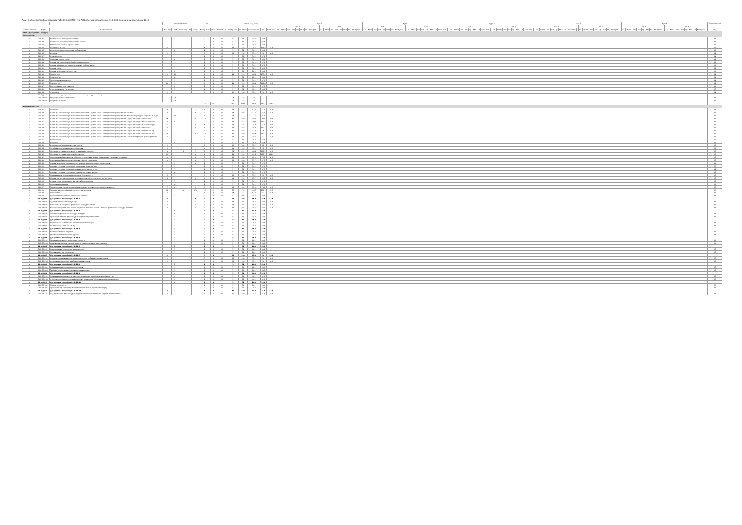План Учебный план бакалавриата 'b44.03.05 (ФБЖ)_16_ПО2.plx', код направления 44.03.05, год начала подготовки 2016
| - | - | - | Форма контроля | | | | | з.е. | | - | Итого акад.часов | | | | | Курс 1 | | | | | | | | | | | | | | | | | | Курс 2 | | | | | | | | | | | | | | | | | | Курс 3 | | | | | | | | | | | | | | | | | | Курс 4 | | | | | | | | | | | | | | | | | | Курс 5 | | | | | | | | | | | | | | | | | | Закреп ленная |
| --- | --- | --- | --- | --- | --- | --- | --- | --- | --- | --- | --- | --- | --- | --- | --- | --- | --- | --- | --- | --- | --- | --- | --- | --- | --- | --- | --- | --- | --- | --- | --- | --- | --- | --- | --- | --- | --- | --- | --- | --- | --- | --- | --- | --- | --- | --- | --- | --- | --- | --- | --- | --- | --- | --- | --- | --- | --- | --- | --- | --- | --- | --- | --- | --- | --- | --- | --- | --- | --- | --- | --- | --- | --- | --- | --- | --- | --- | --- | --- | --- | --- | --- | --- | --- | --- | --- | --- | --- | --- | --- | --- | --- | --- | --- | --- | --- | --- | --- | --- | --- | --- | --- | --- | --- | --- | --- |
| | | | | | | | | | | | | | | | | Сем. 1 | | | | | | | | | Сем. 2 | | | | | | | | | Сем. 3 | | | | | | | | | Сем. 4 | | | | | | | | | Сем. 5 | | | | | | | | | Сем. 6 | | | | | | | | | Сем. 7 | | | | | | | | | Сем. 8 | | | | | | | | | Сем. 9 | | | | | | | | | Сем. A | | | | | | | | | |
| Считать в плане | Индекс | Наименование | Экза мен | Зачет | Зачет с оц. | КР | Контр. | Экспер тное | Факт | Часов в з.е. | Экспер тное | По плану | Контакт часы | СР | Конт роль | з.е. | Итого | Лек | Лаб | Пр | ФКР | СР | Конт роль | | з.е. | Итого | Лек | Лаб | Пр | ФКР | СР | Конт роль | | з.е. | Итого | Лек | Лаб | Пр | ФКР | СР | Конт роль | | з.е. | Итого | Лек | Лаб | Пр | ФКР | СР | Конт роль | | з.е. | Итого | Лек | Лаб | Пр | ФКР | СР | Конт роль | | з.е. | Итого | Лек | Лаб | Пр | ФКР | СР | Конт роль | | з.е. | Итого | Лек | Лаб | Пр | ФКР | СР | Конт роль | | з.е. | Итого | Лек | Лаб | Пр | ФКР | СР | Конт роль | | з.е. | Итого | Лек | Лаб | Пр | ФКР | СР | Конт роль | | з.е. | Итого | Лек | Лаб | Пр | ФКР | СР | Конт роль | | Код |
| Блок 1.Дисциплины (модули) | | | | | | | | | | | | | | | | | | | | | | | | | | | | | | | | | | | | | | | | | | | | | | | | | | | | | | | | | | | | | | | | | | | | | | | | | | | | | | | | | | | | | | | | | | | | | | | | | | | | | | | | | | |
| Базовая часть | | | | | | | | | | | | | | | | | | | | | | | | | | | | | | | | | | | | | | | | | | | | | | | | | | | | | | | | | | | | | | | | | | | | | | | | | | | | | | | | | | | | | | | | | | | | | | | | | | | | | | | | | | |
| + | Б1.Б.01 | Безопасность жизнедеятельности | | 4 | | | | 2 | 2 | 36 | 72 | 72 | 34.2 | 37.8 | | | | | | | | | | | | | | | | | | | | | | | | | | | | | | | | | | | | | | | | | | | | | | | | | | | | | | | | | | | | | | | | | | | | | | | | | | | | | | | | | | | | | | | | | | | | 20 |
| + | Б1.Б.02 | Возрастная анатомия, физиология и гигиена | | 2 | | | | 2 | 2 | 36 | 72 | 72 | 34.2 | 37.8 | | | | | | | | | | | | | | | | | | | | | | | | | | | | | | | | | | | | | | | | | | | | | | | | | | | | | | | | | | | | | | | | | | | | | | | | | | | | | | | | | | | | | | | | | | | | 20 |
| + | Б1.Б.03 | Естественно-научная картина мира | | 3 | | | | 2 | 2 | 36 | 72 | 72 | 34.2 | 37.8 | | | | | | | | | | | | | | | | | | | | | | | | | | | | | | | | | | | | | | | | | | | | | | | | | | | | | | | | | | | | | | | | | | | | | | | | | | | | | | | | | | | | | | | | | | | | 16 |
| + | Б1.Б.04 | Иностранный язык | 3 | 2 | | | | 6 | 6 | 36 | 216 | 216 | 79.4 | 101.8 | 34.8 | | | | | | | | | | | | | | | | | | | | | | | | | | | | | | | | | | | | | | | | | | | | | | | | | | | | | | | | | | | | | | | | | | | | | | | | | | | | | | | | | | | | | | | | | | | 41 |
| + | Б1.Б.05 | Информационные технологии в образовании | | 2 | | | | 2 | 2 | 36 | 72 | 72 | 36.2 | 35.8 | | | | | | | | | | | | | | | | | | | | | | | | | | | | | | | | | | | | | | | | | | | | | | | | | | | | | | | | | | | | | | | | | | | | | | | | | | | | | | | | | | | | | | | | | | | | 13 |
| + | Б1.Б.06 | История | 2 | | | | | 3 | 3 | 36 | 108 | 108 | 35.2 | 38 | 34.8 | | | | | | | | | | | | | | | | | | | | | | | | | | | | | | | | | | | | | | | | | | | | | | | | | | | | | | | | | | | | | | | | | | | | | | | | | | | | | | | | | | | | | | | | | | | 39 |
| + | Б1.Б.07 | Культурология | | 1 | | | | 2 | 2 | 36 | 72 | 72 | 34.2 | 37.8 | | | | | | | | | | | | | | | | | | | | | | | | | | | | | | | | | | | | | | | | | | | | | | | | | | | | | | | | | | | | | | | | | | | | | | | | | | | | | | | | | | | | | | | | | | | | 39 |
| + | Б1.Б.08 | Образовательное право | | 8 | | | | 2 | 2 | 36 | 72 | 72 | 36.2 | 35.8 | | | | | | | | | | | | | | | | | | | | | | | | | | | | | | | | | | | | | | | | | | | | | | | | | | | | | | | | | | | | | | | | | | | | | | | | | | | | | | | | | | | | | | | | | | | | 19 |
| + | Б1.Б.09 | Основы математической обработки информации | | 1 | | | | 2 | 2 | 36 | 72 | 72 | 34.2 | 37.8 | | | | | | | | | | | | | | | | | | | | | | | | | | | | | | | | | | | | | | | | | | | | | | | | | | | | | | | | | | | | | | | | | | | | | | | | | | | | | | | | | | | | | | | | | | | | 16 |
| + | Б1.Б.10 | Основы медицинских знаний и здорового образа жизни | | 1 | | | | 2 | 2 | 36 | 72 | 72 | 34.2 | 37.8 | | | | | | | | | | | | | | | | | | | | | | | | | | | | | | | | | | | | | | | | | | | | | | | | | | | | | | | | | | | | | | | | | | | | | | | | | | | | | | | | | | | | | | | | | | | | 20 |
| + | Б1.Б.11 | Основы права | | 7 | | | | 2 | 2 | 36 | 72 | 72 | 36.2 | 35.8 | | | | | | | | | | | | | | | | | | | | | | | | | | | | | | | | | | | | | | | | | | | | | | | | | | | | | | | | | | | | | | | | | | | | | | | | | | | | | | | | | | | | | | | | | | | | 39 |
| + | Б1.Б.12 | Основы экологической культуры | | 6 | | | | 2 | 2 | 36 | 72 | 72 | 28.2 | 43.8 | | | | | | | | | | | | | | | | | | | | | | | | | | | | | | | | | | | | | | | | | | | | | | | | | | | | | | | | | | | | | | | | | | | | | | | | | | | | | | | | | | | | | | | | | | | | 20 |
| + | Б1.Б.13 | Педагогика | 3 | 12 | | 3 | | 9 | 9 | 36 | 324 | 324 | 135.6 | 153.6 | 34.8 | | | | | | | | | | | | | | | | | | | | | | | | | | | | | | | | | | | | | | | | | | | | | | | | | | | | | | | | | | | | | | | | | | | | | | | | | | | | | | | | | | | | | | | | | | | 19 |
| + | Б1.Б.14 | Политология | | A | | | | 2 | 2 | 36 | 72 | 72 | 28.2 | 43.8 | | | | | | | | | | | | | | | | | | | | | | | | | | | | | | | | | | | | | | | | | | | | | | | | | | | | | | | | | | | | | | | | | | | | | | | | | | | | | | | | | | | | | | | | | | | | 39 |
| + | Б1.Б.15 | Профессиональная этика | | 3 | | | | 2 | 2 | 36 | 72 | 72 | 34.2 | 37.8 | | | | | | | | | | | | | | | | | | | | | | | | | | | | | | | | | | | | | | | | | | | | | | | | | | | | | | | | | | | | | | | | | | | | | | | | | | | | | | | | | | | | | | | | | | | | 19 |
| + | Б1.Б.16 | Психология | 24 | 3 | | | | 9 | 9 | 36 | 324 | 324 | 134.6 | 119.8 | 69.6 | | | | | | | | | | | | | | | | | | | | | | | | | | | | | | | | | | | | | | | | | | | | | | | | | | | | | | | | | | | | | | | | | | | | | | | | | | | | | | | | | | | | | | | | | | | 19 |
| + | Б1.Б.17 | Русский язык и культура речи | | 2 | | | | 2 | 2 | 36 | 72 | 72 | 34.2 | 37.8 | | | | | | | | | | | | | | | | | | | | | | | | | | | | | | | | | | | | | | | | | | | | | | | | | | | | | | | | | | | | | | | | | | | | | | | | | | | | | | | | | | | | | | | | | | | | 11 |
| + | Б1.Б.18 | Физическая культура и спорт | | 3 | | | | 2 | 2 | 36 | 72 | 72 | 36.2 | 35.8 | | | | | | | | | | | | | | | | | | | | | | | | | | | | | | | | | | | | | | | | | | | | | | | | | | | | | | | | | | | | | | | | | | | | | | | | | | | | | | | | | | | | | | | | | | | | 27 |
| + | Б1.Б.19 | Философия | 1 | | | | | 3 | 3 | 36 | 108 | 108 | 37.2 | 36 | 34.8 | | | | | | | | | | | | | | | | | | | | | | | | | | | | | | | | | | | | | | | | | | | | | | | | | | | | | | | | | | | | | | | | | | | | | | | | | | | | | | | | | | | | | | | | | | | 39 |
| + | Б1.Б.ДВ.01 | Элективные дисциплины по физической культуре и спорту | | | | | | | | | | | | | | | | | | | | | | | | | | | | | | | | | | | | | | | | | | | | | | | | | | | | | | | | | | | | | | | | | | | | | | | | | | | | | | | | | | | | | | | | | | | | | | | | | | | | | | | | |
| - | Б1.Б.ДВ.01.01 | Общая физическая подготовка | | 246 | | | | | | | 328 | 328 | 328 | | | | | | | | | | | | | | | | | | | | | | | | | | | | | | | | | | | | | | | | | | | | | | | | | | | | | | | | | | | | | | | | | | | | | | | | | | | | | | | | | | | | | | | | | | | | | 27 |
| - | Б1.Б.ДВ.01.02 | Спортивные секции | | 246 | | | | | | | 328 | 328 | 328 | | | | | | | | | | | | | | | | | | | | | | | | | | | | | | | | | | | | | | | | | | | | | | | | | | | | | | | | | | | | | | | | | | | | | | | | | | | | | | | | | | | | | | | | | | | | | 27 |
| | | | | | | | | 58 | 58 | | 2088 | 2088 | 896.8 | 982.4 | 208.8 | | | | | | | | | | | | | | | | | | | | | | | | | | | | | | | | | | | | | | | | | | | | | | | | | | | | | | | | | | | | | | | | | | | | | | | | | | | | | | | | | | | | | | | | | | | |
| Вариативная часть | | | | | | | | | | | | | | | | | | | | | | | | | | | | | | | | | | | | | | | | | | | | | | | | | | | | | | | | | | | | | | | | | | | | | | | | | | | | | | | | | | | | | | | | | | | | | | | | | | | | | | | | | | |
| + | Б1.В.01 | Анатомия | 2 | | | | 1 | 4 | 4 | 36 | 144 | 144 | 57.7 | 51.5 | 34.8 | | | | | | | | | | | | | | | | | | | | | | | | | | | | | | | | | | | | | | | | | | | | | | | | | | | | | | | | | | | | | | | | | | | | | | | | | | | | | | | | | | | | | | | | | | | 20 |
| + | Б1.В.02 | Базовые и новые физкультурно-спортивные виды деятельности с методикой их преподавания: Аэробика | 9 | | | | 9 | 3 | 3 | 36 | 108 | 108 | 37.7 | 35.5 | 34.8 | | | | | | | | | | | | | | | | | | | | | | | | | | | | | | | | | | | | | | | | | | | | | | | | | | | | | | | | | | | | | | | | | | | | | | | | | | | | | | | | | | | | | | | | | | | 27 |
| + | Б1.В.03 | Базовые и новые физкультурно-спортивные виды деятельности с методикой их преподавания: Новые физкультурно-спортивные виды | | 9A | | | | 4 | 4 | 36 | 144 | 144 | 72.4 | 71.6 | | | | | | | | | | | | | | | | | | | | | | | | | | | | | | | | | | | | | | | | | | | | | | | | | | | | | | | | | | | | | | | | | | | | | | | | | | | | | | | | | | | | | | | | | | | | 27 |
| + | Б1.В.04 | Базовые и новые физкультурно-спортивные виды деятельности с методикой их преподавания: Теория и методика гимнастики | 46 | | | | 35 | 10 | 10 | 36 | 360 | 360 | 147.4 | 143 | 69.6 | | | | | | | | | | | | | | | | | | | | | | | | | | | | | | | | | | | | | | | | | | | | | | | | | | | | | | | | | | | | | | | | | | | | | | | | | | | | | | | | | | | | | | | | | | | 27 |
| + | Б1.В.05 | Базовые и новые физкультурно-спортивные виды деятельности с методикой их преподавания: Теория и методика легкой атлетики | 7 | 6 | | | 5 | 7 | 7 | 36 | 252 | 252 | 109.9 | 107.3 | 34.8 | | | | | | | | | | | | | | | | | | | | | | | | | | | | | | | | | | | | | | | | | | | | | | | | | | | | | | | | | | | | | | | | | | | | | | | | | | | | | | | | | | | | | | | | | | | 27 |
| + | Б1.В.06 | Базовые и новые физкультурно-спортивные виды деятельности с методикой их преподавания: Теория и методика лыжного спорта | 23 | | | | 2 | 6 | 6 | 36 | 216 | 216 | 74.9 | 71.5 | 69.6 | | | | | | | | | | | | | | | | | | | | | | | | | | | | | | | | | | | | | | | | | | | | | | | | | | | | | | | | | | | | | | | | | | | | | | | | | | | | | | | | | | | | | | | | | | | 27 |
| + | Б1.В.07 | Базовые и новые физкультурно-спортивные виды деятельности с методикой их преподавания: Теория и методика плавания | 24 | 3 | | | 4 | 8 | 8 | 36 | 288 | 288 | 111.1 | 107.3 | 69.6 | | | | | | | | | | | | | | | | | | | | | | | | | | | | | | | | | | | | | | | | | | | | | | | | | | | | | | | | | | | | | | | | | | | | | | | | | | | | | | | | | | | | | | | | | | | 27 |
| + | Б1.В.08 | Базовые и новые физкультурно-спортивные виды деятельности с методикой их преподавания: Теория и методика подвижных игр | 1 | | | | | 3 | 3 | 36 | 108 | 108 | 37.2 | 36 | 34.8 | | | | | | | | | | | | | | | | | | | | | | | | | | | | | | | | | | | | | | | | | | | | | | | | | | | | | | | | | | | | | | | | | | | | | | | | | | | | | | | | | | | | | | | | | | | 27 |
| + | Б1.В.09 | Базовые и новые физкультурно-спортивные виды деятельности с методикой их преподавания: Теория и методика спортивных игр | 35 | 4 | | | 2 | 10 | 10 | 36 | 360 | 360 | 147.1 | 143.3 | 69.6 | | | | | | | | | | | | | | | | | | | | | | | | | | | | | | | | | | | | | | | | | | | | | | | | | | | | | | | | | | | | | | | | | | | | | | | | | | | | | | | | | | | | | | | | | | | 27 |
| + | Б1.В.10 | Базовые и новые физкультурно-спортивные виды деятельности с методикой их преподавания: Туризм и спортивное ориентирование | 8 | | | | | 3 | 3 | 36 | 108 | 108 | 31.2 | 42 | 34.8 | | | | | | | | | | | | | | | | | | | | | | | | | | | | | | | | | | | | | | | | | | | | | | | | | | | | | | | | | | | | | | | | | | | | | | | | | | | | | | | | | | | | | | | | | | | 27 |
| + | Б1.В.11 | Биомеханика | | 7 | | | | 2 | 2 | 36 | 72 | 72 | 28.2 | 43.8 | | | | | | | | | | | | | | | | | | | | | | | | | | | | | | | | | | | | | | | | | | | | | | | | | | | | | | | | | | | | | | | | | | | | | | | | | | | | | | | | | | | | | | | | | | | | 16 |
| + | Б1.В.12 | Биохимия | | 5 | | | | 2 | 2 | 36 | 72 | 72 | 28.2 | 43.8 | | | | | | | | | | | | | | | | | | | | | | | | | | | | | | | | | | | | | | | | | | | | | | | | | | | | | | | | | | | | | | | | | | | | | | | | | | | | | | | | | | | | | | | | | | | | 20 |
| + | Б1.В.13 | История физической культуры и спорта | 1 | | | | | 3 | 3 | 36 | 108 | 108 | 51.2 | 22 | 34.8 | | | | | | | | | | | | | | | | | | | | | | | | | | | | | | | | | | | | | | | | | | | | | | | | | | | | | | | | | | | | | | | | | | | | | | | | | | | | | | | | | | | | | | | | | | | 27 |
| + | Б1.В.14 | Лечебная физическая культура и массаж | 8 | | | | | 4 | 4 | 36 | 144 | 144 | 51.2 | 58 | 34.8 | | | | | | | | | | | | | | | | | | | | | | | | | | | | | | | | | | | | | | | | | | | | | | | | | | | | | | | | | | | | | | | | | | | | | | | | | | | | | | | | | | | | | | | | | | | 20 |
| + | Б1.В.15 | Методика обучения безопасности жизнедеятельности | 9 | | 8 | | 7 | 7 | 7 | 36 | 252 | 252 | 109.9 | 107.3 | 34.8 | | | | | | | | | | | | | | | | | | | | | | | | | | | | | | | | | | | | | | | | | | | | | | | | | | | | | | | | | | | | | | | | | | | | | | | | | | | | | | | | | | | | | | | | | | | 27 |
| + | Б1.В.16 | Методика обучения физической культуре | 567 | | | | 6 | 9 | 9 | 36 | 324 | 324 | 112.1 | 107.5 | 104.4 | | | | | | | | | | | | | | | | | | | | | | | | | | | | | | | | | | | | | | | | | | | | | | | | | | | | | | | | | | | | | | | | | | | | | | | | | | | | | | | | | | | | | | | | | | | 27 |
| + | Б1.В.17 | Национальная безопасность, оборона государства и органы управления в кризисных ситуациях | A | 9 | | | A | 5 | 5 | 36 | 180 | 180 | 69.9 | 75.3 | 34.8 | | | | | | | | | | | | | | | | | | | | | | | | | | | | | | | | | | | | | | | | | | | | | | | | | | | | | | | | | | | | | | | | | | | | | | | | | | | | | | | | | | | | | | | | | | | 27 |
| + | Б1.В.18 | Обеспечение безопасности образовательного учреждения | A | | | | A | 3 | 3 | 36 | 108 | 108 | 35.7 | 37.5 | 34.8 | | | | | | | | | | | | | | | | | | | | | | | | | | | | | | | | | | | | | | | | | | | | | | | | | | | | | | | | | | | | | | | | | | | | | | | | | | | | | | | | | | | | | | | | | | | 27 |
| + | Б1.В.19 | Основы экономики и менеджмента в сфере физической культуры и спорта | | 9 | | | 9 | 2 | 2 | 36 | 72 | 72 | 34.7 | 37.3 | | | | | | | | | | | | | | | | | | | | | | | | | | | | | | | | | | | | | | | | | | | | | | | | | | | | | | | | | | | | | | | | | | | | | | | | | | | | | | | | | | | | | | | | | | | | 13 |
| + | Б1.В.20 | Опасные ситуации природного характера и защита от них | | 5 | | | | 2 | 2 | 36 | 72 | 72 | 34.2 | 37.8 | | | | | | | | | | | | | | | | | | | | | | | | | | | | | | | | | | | | | | | | | | | | | | | | | | | | | | | | | | | | | | | | | | | | | | | | | | | | | | | | | | | | | | | | | | | | 27 |
| + | Б1.В.21 | Опасные ситуации социального характера и защита от них | | 7 | | | | 2 | 2 | 36 | 72 | 72 | 34.2 | 37.8 | | | | | | | | | | | | | | | | | | | | | | | | | | | | | | | | | | | | | | | | | | | | | | | | | | | | | | | | | | | | | | | | | | | | | | | | | | | | | | | | | | | | | | | | | | | | 19 |
| + | Б1.В.22 | Опасные ситуации техногенного характера и защита от них | | A | | | | 2 | 2 | 36 | 72 | 72 | 34.2 | 37.8 | | | | | | | | | | | | | | | | | | | | | | | | | | | | | | | | | | | | | | | | | | | | | | | | | | | | | | | | | | | | | | | | | | | | | | | | | | | | | | | | | | | | | | | | | | | | 17 |
| + | Б1.В.23 | Организация и обеспечение пожарной безопасности | 5 | | | | | 3 | 3 | 36 | 108 | 108 | 35.2 | 38 | 34.8 | | | | | | | | | | | | | | | | | | | | | | | | | | | | | | | | | | | | | | | | | | | | | | | | | | | | | | | | | | | | | | | | | | | | | | | | | | | | | | | | | | | | | | | | | | | 27 |
| + | Б1.В.24 | Основы научно-методической деятельности в физической культуре и спорте | 4 | | | | 3 | 4 | 4 | 36 | 144 | 144 | 63.7 | 45.5 | 34.8 | | | | | | | | | | | | | | | | | | | | | | | | | | | | | | | | | | | | | | | | | | | | | | | | | | | | | | | | | | | | | | | | | | | | | | | | | | | | | | | | | | | | | | | | | | | 27 |
| + | Б1.В.25 | Охрана труда на производстве и в учебном процессе | | 5 | | | | 2 | 2 | 36 | 72 | 72 | 34.2 | 37.8 | | | | | | | | | | | | | | | | | | | | | | | | | | | | | | | | | | | | | | | | | | | | | | | | | | | | | | | | | | | | | | | | | | | | | | | | | | | | | | | | | | | | | | | | | | | | 27 |
| + | Б1.В.26 | Спортивная медицина | | A | | | | 2 | 2 | 36 | 72 | 72 | 34.2 | 37.8 | | | | | | | | | | | | | | | | | | | | | | | | | | | | | | | | | | | | | | | | | | | | | | | | | | | | | | | | | | | | | | | | | | | | | | | | | | | | | | | | | | | | | | | | | | | | 20 |
| + | Б1.В.27 | Теоретические основы и понятийный аппарат безопасности жизнедеятельности | 7 | 6 | | 7 | 6 | 5 | 5 | 36 | 180 | 180 | 71.9 | 73.3 | 34.8 | | | | | | | | | | | | | | | | | | | | | | | | | | | | | | | | | | | | | | | | | | | | | | | | | | | | | | | | | | | | | | | | | | | | | | | | | | | | | | | | | | | | | | | | | | | 27 |
| + | Б1.В.28 | Теория и методика физической культуры и спорта | 69 | | 48 | 5 | 478 | 16 | 16 | 36 | 576 | 576 | 228.3 | 278.1 | 69.6 | | | | | | | | | | | | | | | | | | | | | | | | | | | | | | | | | | | | | | | | | | | | | | | | | | | | | | | | | | | | | | | | | | | | | | | | | | | | | | | | | | | | | | | | | | | 27 |
| + | Б1.В.29 | Физиология | 4 | | | | | 4 | 4 | 36 | 144 | 144 | 57.2 | 52 | 34.8 | | | | | | | | | | | | | | | | | | | | | | | | | | | | | | | | | | | | | | | | | | | | | | | | | | | | | | | | | | | | | | | | | | | | | | | | | | | | | | | | | | | | | | | | | | | 20 |
| + | Б1.В.30 | Физиология физического воспитания и спорта | | A | | | | 2 | 2 | 36 | 72 | 72 | 34.2 | 37.8 | | | | | | | | | | | | | | | | | | | | | | | | | | | | | | | | | | | | | | | | | | | | | | | | | | | | | | | | | | | | | | | | | | | | | | | | | | | | | | | | | | | | | | | | | | | | 20 |
| + | Б1.В.ДВ.01 | Дисциплины по выбору Б1.В.ДВ.1 | 8 | | | | 8 | 3 | 3 | | 108 | 108 | 35.7 | 37.5 | 34.8 | | | | | | | | | | | | | | | | | | | | | | | | | | | | | | | | | | | | | | | | | | | | | | | | | | | | | | | | | | | | | | | | | | | | | | | | | | | | | | | | | | | | | | | | | | | |
| + | Б1.В.ДВ.01.01 | Адаптивная физическая культура | 8 | | | | 8 | 3 | 3 | 36 | 108 | 108 | 35.7 | 37.5 | 34.8 | | | | | | | | | | | | | | | | | | | | | | | | | | | | | | | | | | | | | | | | | | | | | | | | | | | | | | | | | | | | | | | | | | | | | | | | | | | | | | | | | | | | | | | | | | | 27 |
| - | Б1.В.ДВ.01.02 | Комплексный контроль в физической культуре и спорте | 8 | | | | 8 | 3 | 3 | 36 | 108 | 108 | 35.7 | 37.5 | 34.8 | | | | | | | | | | | | | | | | | | | | | | | | | | | | | | | | | | | | | | | | | | | | | | | | | | | | | | | | | | | | | | | | | | | | | | | | | | | | | | | | | | | | | | | | | | | 27 |
| - | Б1.В.ДВ.01.03 | Социальная адаптация и основы социально-правовых знаний в области физической культуры и спорта | 8 | | | | 8 | 3 | 3 | 36 | 108 | 108 | 35.7 | 37.5 | 34.8 | | | | | | | | | | | | | | | | | | | | | | | | | | | | | | | | | | | | | | | | | | | | | | | | | | | | | | | | | | | | | | | | | | | | | | | | | | | | | | | | | | | | | | | | | | | 39 |
| + | Б1.В.ДВ.02 | Дисциплины по выбору Б1.В.ДВ.2 | | A | | | | 2 | 2 | | 72 | 72 | 34.2 | 37.8 | | | | | | | | | | | | | | | | | | | | | | | | | | | | | | | | | | | | | | | | | | | | | | | | | | | | | | | | | | | | | | | | | | | | | | | | | | | | | | | | | | | | | | | | | | | | |
| + | Б1.В.ДВ.02.01 | Аксиология физической культуры и спорта | | A | | | | 2 | 2 | 36 | 72 | 72 | 34.2 | 37.8 | | | | | | | | | | | | | | | | | | | | | | | | | | | | | | | | | | | | | | | | | | | | | | | | | | | | | | | | | | | | | | | | | | | | | | | | | | | | | | | | | | | | | | | | | | | | 27 |
| - | Б1.В.ДВ.02.02 | Профессионализм в физкультурно-спортивной деятельности | | A | | | | 2 | 2 | 36 | 72 | 72 | 34.2 | 37.8 | | | | | | | | | | | | | | | | | | | | | | | | | | | | | | | | | | | | | | | | | | | | | | | | | | | | | | | | | | | | | | | | | | | | | | | | | | | | | | | | | | | | | | | | | | | | 27 |
| + | Б1.В.ДВ.03 | Дисциплины по выбору Б1.В.ДВ.3 | | 1 | | | | 2 | 2 | | 72 | 72 | 28.2 | 43.8 | | | | | | | | | | | | | | | | | | | | | | | | | | | | | | | | | | | | | | | | | | | | | | | | | | | | | | | | | | | | | | | | | | | | | | | | | | | | | | | | | | | | | | | | | | | | |
| + | Б1.В.ДВ.03.01 | Безопасность на дороге и в общественном транспорте | | 1 | | | | 2 | 2 | 36 | 72 | 72 | 28.2 | 43.8 | | | | | | | | | | | | | | | | | | | | | | | | | | | | | | | | | | | | | | | | | | | | | | | | | | | | | | | | | | | | | | | | | | | | | | | | | | | | | | | | | | | | | | | | | | | | 27 |
| - | Б1.В.ДВ.03.02 | Безопасность в семье и в быту | | 1 | | | | 2 | 2 | 36 | 72 | 72 | 28.2 | 43.8 | | | | | | | | | | | | | | | | | | | | | | | | | | | | | | | | | | | | | | | | | | | | | | | | | | | | | | | | | | | | | | | | | | | | | | | | | | | | | | | | | | | | | | | | | | | | 27 |
| + | Б1.В.ДВ.04 | Дисциплины по выбору Б1.В.ДВ.4 | | 4 | | | | 2 | 2 | | 72 | 72 | 28.2 | 43.8 | | | | | | | | | | | | | | | | | | | | | | | | | | | | | | | | | | | | | | | | | | | | | | | | | | | | | | | | | | | | | | | | | | | | | | | | | | | | | | | | | | | | | | | | | | | | |
| - | Б1.В.ДВ.04.01 | Безопасный отдых и туризм | | 4 | | | | 2 | 2 | 36 | 72 | 72 | 28.2 | 43.8 | | | | | | | | | | | | | | | | | | | | | | | | | | | | | | | | | | | | | | | | | | | | | | | | | | | | | | | | | | | | | | | | | | | | | | | | | | | | | | | | | | | | | | | | | | | | 27 |
| + | Б1.В.ДВ.04.02 | Обеспечение безопасности туризма | | 4 | | | | 2 | 2 | 36 | 72 | 72 | 28.2 | 43.8 | | | | | | | | | | | | | | | | | | | | | | | | | | | | | | | | | | | | | | | | | | | | | | | | | | | | | | | | | | | | | | | | | | | | | | | | | | | | | | | | | | | | | | | | | | | | 27 |
| + | Б1.В.ДВ.05 | Дисциплины по выбору Б1.В.ДВ.5 | | 7 | | | | 2 | 2 | | 72 | 72 | 28.2 | 43.8 | | | | | | | | | | | | | | | | | | | | | | | | | | | | | | | | | | | | | | | | | | | | | | | | | | | | | | | | | | | | | | | | | | | | | | | | | | | | | | | | | | | | | | | | | | | | |
| + | Б1.В.ДВ.05.01 | Гигиена физического воспитания и спорта | | 7 | | | | 2 | 2 | 36 | 72 | 72 | 28.2 | 43.8 | | | | | | | | | | | | | | | | | | | | | | | | | | | | | | | | | | | | | | | | | | | | | | | | | | | | | | | | | | | | | | | | | | | | | | | | | | | | | | | | | | | | | | | | | | | | 20 |
| - | Б1.В.ДВ.05.02 | Санитарные нормы и правила физкультурно-спортивной деятельности | | 7 | | | | 2 | 2 | 36 | 72 | 72 | 28.2 | 43.8 | | | | | | | | | | | | | | | | | | | | | | | | | | | | | | | | | | | | | | | | | | | | | | | | | | | | | | | | | | | | | | | | | | | | | | | | | | | | | | | | | | | | | | | | | | | | 20 |
| + | Б1.В.ДВ.06 | Дисциплины по выбору Б1.В.ДВ.6 | | 7 | | | | 2 | 2 | | 72 | 72 | 28.2 | 43.8 | | | | | | | | | | | | | | | | | | | | | | | | | | | | | | | | | | | | | | | | | | | | | | | | | | | | | | | | | | | | | | | | | | | | | | | | | | | | | | | | | | | | | | | | | | | | |
| + | Б1.В.ДВ.06.01 | Криминальные опасности и защита от них | | 7 | | | | 2 | 2 | 36 | 72 | 72 | 28.2 | 43.8 | | | | | | | | | | | | | | | | | | | | | | | | | | | | | | | | | | | | | | | | | | | | | | | | | | | | | | | | | | | | | | | | | | | | | | | | | | | | | | | | | | | | | | | | | | | | 27 |
| - | Б1.В.ДВ.06.02 | Противодействие терроризму | | 7 | | | | 2 | 2 | 36 | 72 | 72 | 28.2 | 43.8 | | | | | | | | | | | | | | | | | | | | | | | | | | | | | | | | | | | | | | | | | | | | | | | | | | | | | | | | | | | | | | | | | | | | | | | | | | | | | | | | | | | | | | | | | | | | 27 |
| + | Б1.В.ДВ.07 | Дисциплины по выбору Б1.В.ДВ.7 | 1 | | | | | 3 | 3 | | 108 | 108 | 37.2 | 36 | 34.8 | | | | | | | | | | | | | | | | | | | | | | | | | | | | | | | | | | | | | | | | | | | | | | | | | | | | | | | | | | | | | | | | | | | | | | | | | | | | | | | | | | | | | | | | | | | |
| + | Б1.В.ДВ.07.01 | Общая и специальная физическая подготовка по базовым видам спорта | 1 | | | | | 3 | 3 | 36 | 108 | 108 | 37.2 | 36 | 34.8 | | | | | | | | | | | | | | | | | | | | | | | | | | | | | | | | | | | | | | | | | | | | | | | | | | | | | | | | | | | | | | | | | | | | | | | | | | | | | | | | | | | | | | | | | | | 27 |
| - | Б1.В.ДВ.07.02 | Спортивная подготовка в избранном виде спорта | 1 | | | | | 3 | 3 | 36 | 108 | 108 | 37.2 | 36 | 34.8 | | | | | | | | | | | | | | | | | | | | | | | | | | | | | | | | | | | | | | | | | | | | | | | | | | | | | | | | | | | | | | | | | | | | | | | | | | | | | | | | | | | | | | | | | | | 27 |
| + | Б1.В.ДВ.08 | Дисциплины по выбору Б1.В.ДВ.8 | | 3 | | | | 2 | 2 | | 72 | 72 | 28.2 | 43.8 | | | | | | | | | | | | | | | | | | | | | | | | | | | | | | | | | | | | | | | | | | | | | | | | | | | | | | | | | | | | | | | | | | | | | | | | | | | | | | | | | | | | | | | | | | | | |
| + | Б1.В.ДВ.08.01 | Организация детско-юношеского спорта | | 3 | | | | 2 | 2 | 36 | 72 | 72 | 28.2 | 43.8 | | | | | | | | | | | | | | | | | | | | | | | | | | | | | | | | | | | | | | | | | | | | | | | | | | | | | | | | | | | | | | | | | | | | | | | | | | | | | | | | | | | | | | | | | | | | 27 |
| - | Б1.В.ДВ.08.02 | Теория и организация спортивных соревнований | | 3 | | | | 2 | 2 | 36 | 72 | 72 | 28.2 | 43.8 | | | | | | | | | | | | | | | | | | | | | | | | | | | | | | | | | | | | | | | | | | | | | | | | | | | | | | | | | | | | | | | | | | | | | | | | | | | | | | | | | | | | | | | | | | | | 27 |
| + | Б1.В.ДВ.09 | Дисциплины по выбору Б1.В.ДВ.9 | | 4 | | | | 2 | 2 | | 72 | 72 | 40.2 | 31.8 | | | | | | | | | | | | | | | | | | | | | | | | | | | | | | | | | | | | | | | | | | | | | | | | | | | | | | | | | | | | | | | | | | | | | | | | | | | | | | | | | | | | | | | | | | | | |
| + | Б1.В.ДВ.09.01 | Организация физкультурно-массовой и оздоровительной физической культуры | | 4 | | | | 2 | 2 | 36 | 72 | 72 | 40.2 | 31.8 | | | | | | | | | | | | | | | | | | | | | | | | | | | | | | | | | | | | | | | | | | | | | | | | | | | | | | | | | | | | | | | | | | | | | | | | | | | | | | | | | | | | | | | | | | | | 27 |
| - | Б1.В.ДВ.09.02 | Физкультурно-оздоровительная работа в дошкольных образовательных организациях | | 4 | | | | 2 | 2 | 36 | 72 | 72 | 40.2 | 31.8 | | | | | | | | | | | | | | | | | | | | | | | | | | | | | | | | | | | | | | | | | | | | | | | | | | | | | | | | | | | | | | | | | | | | | | | | | | | | | | | | | | | | | | | | | | | | 27 |
| + | Б1.В.ДВ.10 | Дисциплины по выбору Б1.В.ДВ.10 | | 1 | | | | 2 | 2 | | 72 | 72 | 28.2 | 43.8 | | | | | | | | | | | | | | | | | | | | | | | | | | | | | | | | | | | | | | | | | | | | | | | | | | | | | | | | | | | | | | | | | | | | | | | | | | | | | | | | | | | | | | | | | | | | |
| + | Б1.В.ДВ.10.01 | Педагогика спорта | | 1 | | | | 2 | 2 | 36 | 72 | 72 | 28.2 | 43.8 | | | | | | | | | | | | | | | | | | | | | | | | | | | | | | | | | | | | | | | | | | | | | | | | | | | | | | | | | | | | | | | | | | | | | | | | | | | | | | | | | | | | | | | | | | | | 27 |
| - | Б1.В.ДВ.10.02 | Профессионально-педагогическая компетентность педагога по спорту | | 1 | | | | 2 | 2 | 36 | 72 | 72 | 28.2 | 43.8 | | | | | | | | | | | | | | | | | | | | | | | | | | | | | | | | | | | | | | | | | | | | | | | | | | | | | | | | | | | | | | | | | | | | | | | | | | | | | | | | | | | | | | | | | | | | 27 |
| + | Б1.В.ДВ.11 | Дисциплины по выбору Б1.В.ДВ.11 | 8 | 7 | | | | 5 | 5 | | 180 | 180 | 73.4 | 71.8 | 34.8 | | | | | | | | | | | | | | | | | | | | | | | | | | | | | | | | | | | | | | | | | | | | | | | | | | | | | | | | | | | | | | | | | | | | | | | | | | | | | | | | | | | | | | | | | | | |
| + | Б1.В.ДВ.11.01 | Педагогическое физкультурно-спортивное совершенствование: спортивная гимнастика | 8 | 7 | | | | 5 | 5 | 36 | 180 | 180 | 73.4 | 71.8 | 34.8 | | | | | | | | | | | | | | | | | | | | | | | | | | | | | | | | | | | | | | | | | | | | | | | | | | | | | | | | | | | | | | | | | | | | | | | | | | | | | | | | | | | | | | | | | | | 27 |